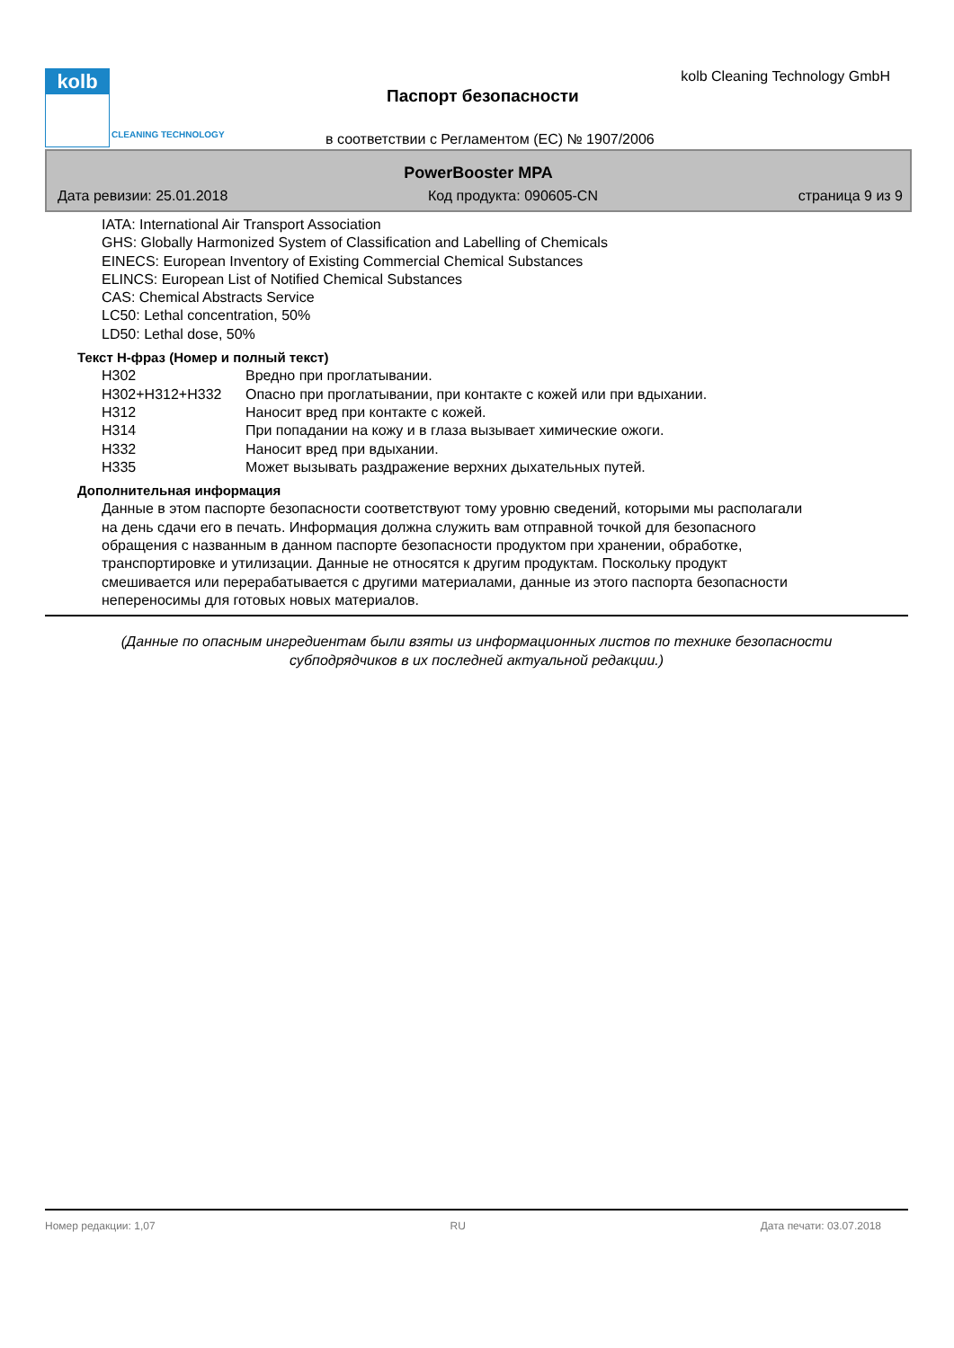kolb
CLEANING TECHNOLOGY
kolb Cleaning Technology GmbH
Паспорт безопасности
в соответствии с Регламентом (ЕС) № 1907/2006
PowerBooster MPA
Дата ревизии: 25.01.2018 Код продукта: 090605-CN страница 9 из 9
IATA: International Air Transport Association
GHS: Globally Harmonized System of Classification and Labelling of Chemicals
EINECS: European Inventory of Existing Commercial Chemical Substances
ELINCS: European List of Notified Chemical Substances
CAS: Chemical Abstracts Service
LC50: Lethal concentration, 50%
LD50: Lethal dose, 50%
Текст H-фраз (Номер и полный текст)
| H302 | Вредно при проглатывании. |
| H302+H312+H332 | Опасно при проглатывании, при контакте с кожей или при вдыхании. |
| H312 | Наносит вред при контакте с кожей. |
| H314 | При попадании на кожу и в глаза вызывает химические ожоги. |
| H332 | Наносит вред при вдыхании. |
| H335 | Может вызывать раздражение верхних дыхательных путей. |
Дополнительная информация
Данные в этом паспорте безопасности соответствуют тому уровню сведений, которыми мы располагали
на день сдачи его в печать. Информация должна служить вам отправной точкой для безопасного
обращения с названным в данном паспорте безопасности продуктом при хранении, обработке,
транспортировке и утилизации. Данные не относятся к другим продуктам. Поскольку продукт
смешивается или перерабатывается с другими материалами, данные из этого паспорта безопасности
непереносимы для готовых новых материалов.
(Данные по опасным ингредиентам были взяты из информационных листов по технике безопасности
субподрядчиков в их последней актуальной редакции.)
Номер редакции: 1,07 RU Дата печати: 03.07.2018